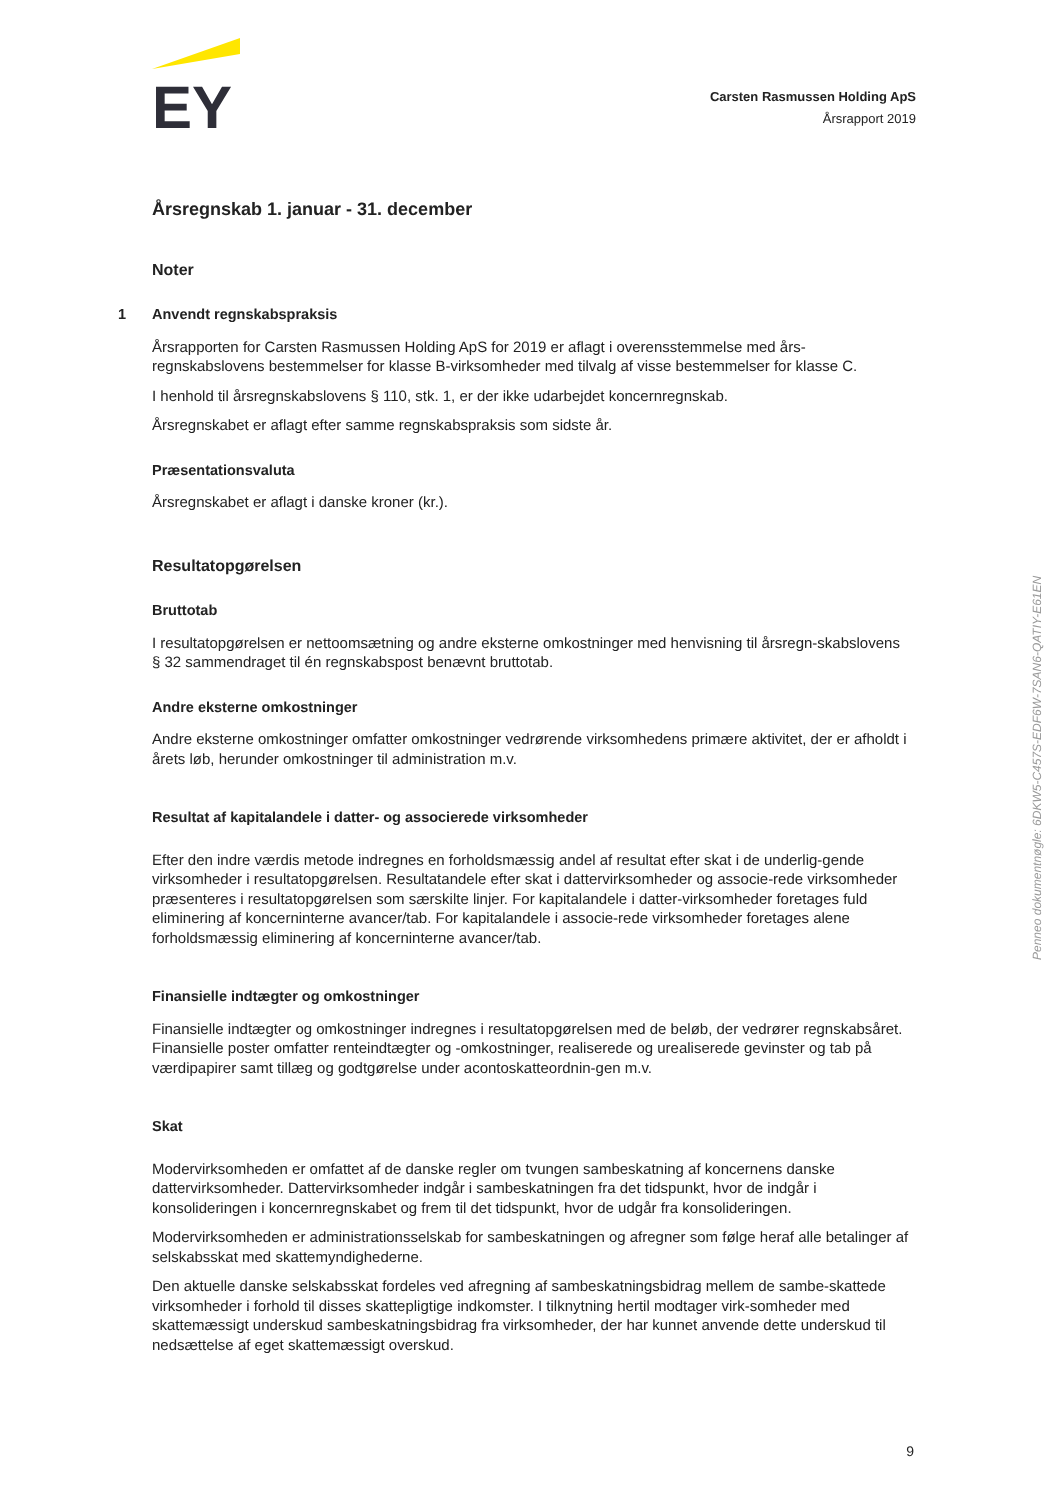EY
Carsten Rasmussen Holding ApS
Årsrapport 2019
Årsregnskab 1. januar - 31. december
Noter
1 Anvendt regnskabspraksis
Årsrapporten for Carsten Rasmussen Holding ApS for 2019 er aflagt i overensstemmelse med års-regnskabslovens bestemmelser for klasse B-virksomheder med tilvalg af visse bestemmelser for klasse C.
I henhold til årsregnskabslovens § 110, stk. 1, er der ikke udarbejdet koncernregnskab.
Årsregnskabet er aflagt efter samme regnskabspraksis som sidste år.
Præsentationsvaluta
Årsregnskabet er aflagt i danske kroner (kr.).
Resultatopgørelsen
Bruttotab
I resultatopgørelsen er nettoomsætning og andre eksterne omkostninger med henvisning til årsregn-skabslovens § 32 sammendraget til én regnskabspost benævnt bruttotab.
Andre eksterne omkostninger
Andre eksterne omkostninger omfatter omkostninger vedrørende virksomhedens primære aktivitet, der er afholdt i årets løb, herunder omkostninger til administration m.v.
Resultat af kapitalandele i datter- og associerede virksomheder
Efter den indre værdis metode indregnes en forholdsmæssig andel af resultat efter skat i de underlig-gende virksomheder i resultatopgørelsen. Resultatandele efter skat i dattervirksomheder og associe-rede virksomheder præsenteres i resultatopgørelsen som særskilte linjer. For kapitalandele i datter-virksomheder foretages fuld eliminering af koncerninterne avancer/tab. For kapitalandele i associe-rede virksomheder foretages alene forholdsmæssig eliminering af koncerninterne avancer/tab.
Finansielle indtægter og omkostninger
Finansielle indtægter og omkostninger indregnes i resultatopgørelsen med de beløb, der vedrører regnskabsåret. Finansielle poster omfatter renteindtægter og -omkostninger, realiserede og urealiserede gevinster og tab på værdipapirer samt tillæg og godtgørelse under acontoskatteordnin-gen m.v.
Skat
Modervirksomheden er omfattet af de danske regler om tvungen sambeskatning af koncernens danske dattervirksomheder. Dattervirksomheder indgår i sambeskatningen fra det tidspunkt, hvor de indgår i konsolideringen i koncernregnskabet og frem til det tidspunkt, hvor de udgår fra konsolideringen.
Modervirksomheden er administrationsselskab for sambeskatningen og afregner som følge heraf alle betalinger af selskabsskat med skattemyndighederne.
Den aktuelle danske selskabsskat fordeles ved afregning af sambeskatningsbidrag mellem de sambe-skattede virksomheder i forhold til disses skattepligtige indkomster. I tilknytning hertil modtager virk-somheder med skattemæssigt underskud sambeskatningsbidrag fra virksomheder, der har kunnet anvende dette underskud til nedsættelse af eget skattemæssigt overskud.
Penneo dokumentnøgle: 6DKW5-C457S-EDF6W-7SAN6-QATIY-E61EN
9